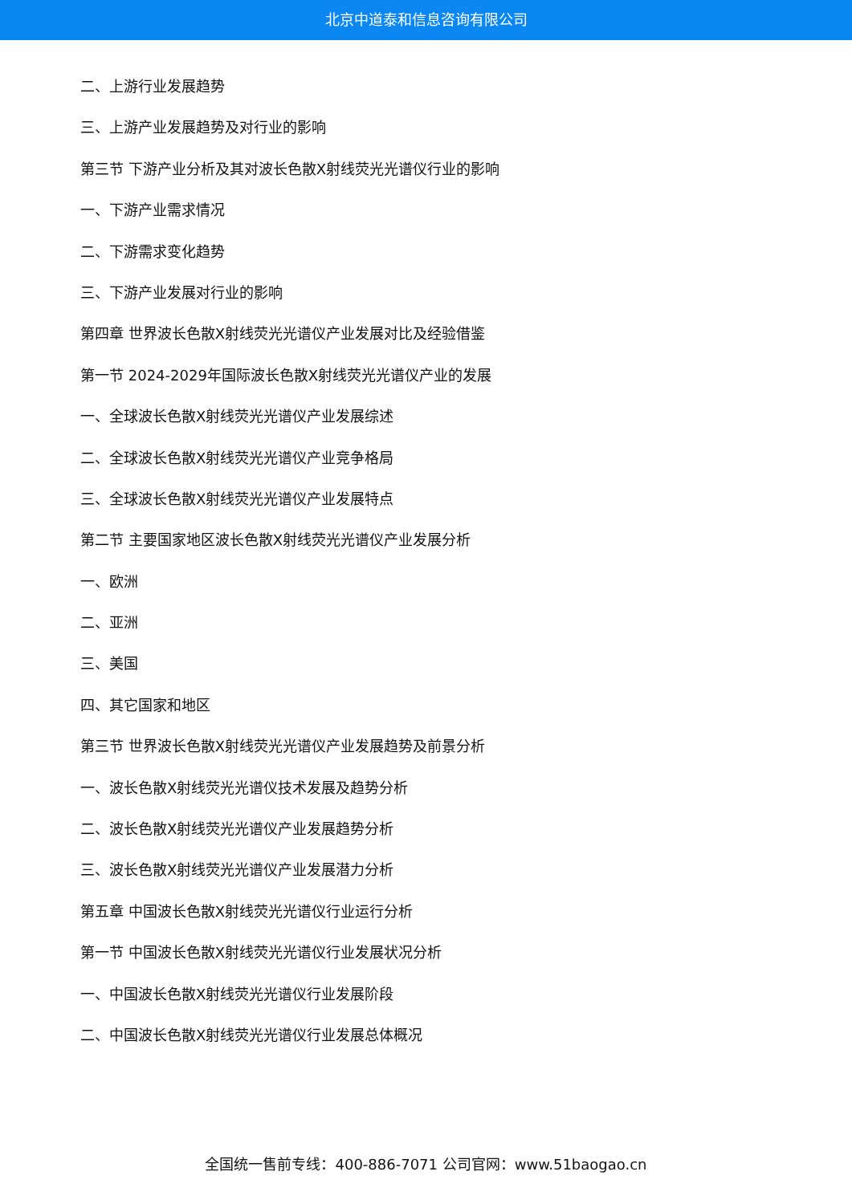北京中道泰和信息咨询有限公司
二、上游行业发展趋势
三、上游产业发展趋势及对行业的影响
第三节 下游产业分析及其对波长色散X射线荧光光谱仪行业的影响
一、下游产业需求情况
二、下游需求变化趋势
三、下游产业发展对行业的影响
第四章 世界波长色散X射线荧光光谱仪产业发展对比及经验借鉴
第一节 2024-2029年国际波长色散X射线荧光光谱仪产业的发展
一、全球波长色散X射线荧光光谱仪产业发展综述
二、全球波长色散X射线荧光光谱仪产业竞争格局
三、全球波长色散X射线荧光光谱仪产业发展特点
第二节 主要国家地区波长色散X射线荧光光谱仪产业发展分析
一、欧洲
二、亚洲
三、美国
四、其它国家和地区
第三节 世界波长色散X射线荧光光谱仪产业发展趋势及前景分析
一、波长色散X射线荧光光谱仪技术发展及趋势分析
二、波长色散X射线荧光光谱仪产业发展趋势分析
三、波长色散X射线荧光光谱仪产业发展潜力分析
第五章 中国波长色散X射线荧光光谱仪行业运行分析
第一节 中国波长色散X射线荧光光谱仪行业发展状况分析
一、中国波长色散X射线荧光光谱仪行业发展阶段
二、中国波长色散X射线荧光光谱仪行业发展总体概况
全国统一售前专线：400-886-7071 公司官网：www.51baogao.cn